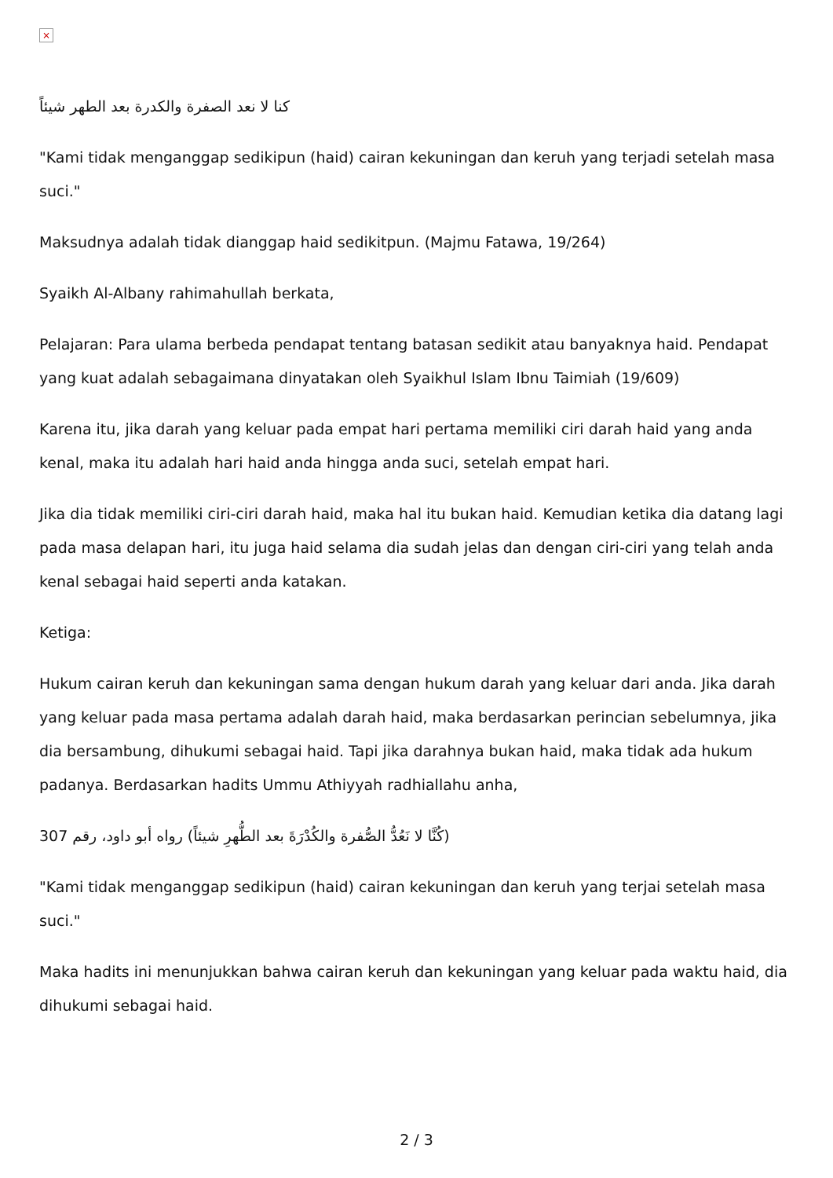×
كنا لا نعد الصفرة والكدرة بعد الطهر شيئاً
"Kami tidak menganggap sedikipun (haid) cairan kekuningan dan keruh yang terjadi setelah masa suci."
Maksudnya adalah tidak dianggap haid sedikitpun. (Majmu Fatawa, 19/264)
Syaikh Al-Albany rahimahullah berkata,
Pelajaran: Para ulama berbeda pendapat tentang batasan sedikit atau banyaknya haid. Pendapat yang kuat adalah sebagaimana dinyatakan oleh Syaikhul Islam Ibnu Taimiah (19/609)
Karena itu, jika darah yang keluar pada empat hari pertama memiliki ciri darah haid yang anda kenal, maka itu adalah hari haid anda hingga anda suci, setelah empat hari.
Jika dia tidak memiliki ciri-ciri darah haid, maka hal itu bukan haid. Kemudian ketika dia datang lagi pada masa delapan hari, itu juga haid selama dia sudah jelas dan dengan ciri-ciri yang telah anda kenal sebagai haid seperti anda katakan.
Ketiga:
Hukum cairan keruh dan kekuningan sama dengan hukum darah yang keluar dari anda. Jika darah yang keluar pada masa pertama adalah darah haid, maka berdasarkan perincian sebelumnya, jika dia bersambung, dihukumi sebagai haid. Tapi jika darahnya bukan haid, maka tidak ada hukum padanya. Berdasarkan hadits Ummu Athiyyah radhiallahu anha,
(كُنَّا لا نَعُدُّ الصُّفرة والكُدْرَةَ بعد الطُّهرِ شيئاً) رواه أبو داود، رقم 307
"Kami tidak menganggap sedikipun (haid) cairan kekuningan dan keruh yang terjai setelah masa suci."
Maka hadits ini menunjukkan bahwa cairan keruh dan kekuningan yang keluar pada waktu haid, dia dihukumi sebagai haid.
2 / 3